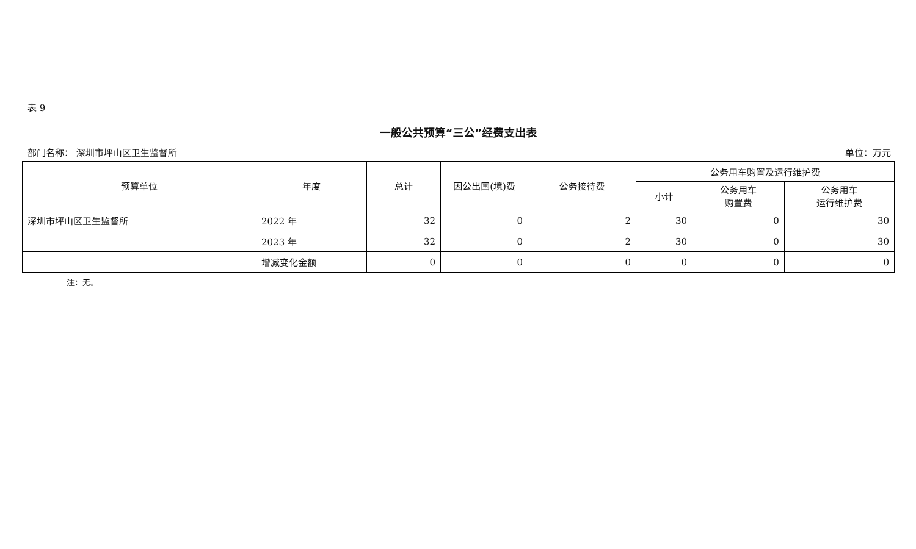表 9
一般公共预算“三公”经费支出表
部门名称： 深圳市坪山区卫生监督所 单位：万元
| 预算单位 | 年度 | 总计 | 因公出国(境)费 | 公务接待费 | 公务用车购置及运行维护费 | | |
| --- | --- | --- | --- | --- | --- | --- | --- |
| | | | | | 小计 | 公务用车 购置费 | 公务用车 运行维护费 |
| 深圳市坪山区卫生监督所 | 2022 年 | 32 | 0 | 2 | 30 | 0 | 30 |
| | 2023 年 | 32 | 0 | 2 | 30 | 0 | 30 |
| | 增减变化金额 | 0 | 0 | 0 | 0 | 0 | 0 |
注：无。